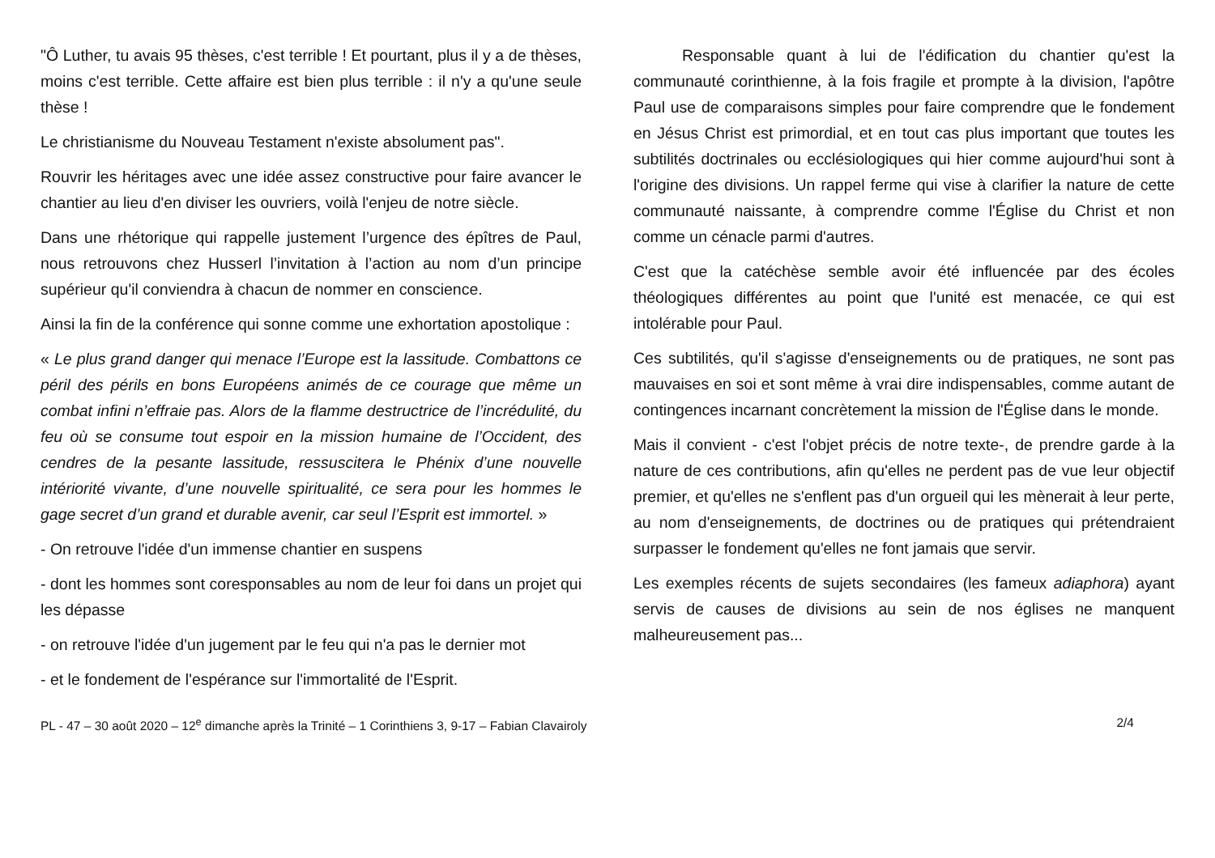"Ô Luther, tu avais 95 thèses, c'est terrible ! Et pourtant, plus il y a de thèses, moins c'est terrible. Cette affaire est bien plus terrible : il n'y a qu'une seule thèse !
Le christianisme du Nouveau Testament n'existe absolument pas".
Rouvrir les héritages avec une idée assez constructive pour faire avancer le chantier au lieu d'en diviser les ouvriers, voilà l'enjeu de notre siècle.
Dans une rhétorique qui rappelle justement l’urgence des épîtres de Paul, nous retrouvons chez Husserl l’invitation à l’action au nom d’un principe supérieur qu'il conviendra à chacun de nommer en conscience.
Ainsi la fin de la conférence qui sonne comme une exhortation apostolique :
« Le plus grand danger qui menace l’Europe est la lassitude. Combattons ce péril des périls en bons Européens animés de ce courage que même un combat infini n’effraie pas. Alors de la flamme destructrice de l’incrédulité, du feu où se consume tout espoir en la mission humaine de l’Occident, des cendres de la pesante lassitude, ressuscitera le Phénix d’une nouvelle intériorité vivante, d’une nouvelle spiritualité, ce sera pour les hommes le gage secret d’un grand et durable avenir, car seul l’Esprit est immortel. »
- On retrouve l'idée d'un immense chantier en suspens
- dont les hommes sont coresponsables au nom de leur foi dans un projet qui les dépasse
- on retrouve l'idée d'un jugement par le feu qui n'a pas le dernier mot
- et le fondement de l'espérance sur l'immortalité de l'Esprit.
Responsable quant à lui de l'édification du chantier qu'est la communauté corinthienne, à la fois fragile et prompte à la division, l'apôtre Paul use de comparaisons simples pour faire comprendre que le fondement en Jésus Christ est primordial, et en tout cas plus important que toutes les subtilités doctrinales ou ecclésiologiques qui hier comme aujourd'hui sont à l'origine des divisions. Un rappel ferme qui vise à clarifier la nature de cette communauté naissante, à comprendre comme l'Église du Christ et non comme un cénacle parmi d'autres.
C'est que la catéchèse semble avoir été influencée par des écoles théologiques différentes au point que l'unité est menacée, ce qui est intolérable pour Paul.
Ces subtilités, qu'il s'agisse d'enseignements ou de pratiques, ne sont pas mauvaises en soi et sont même à vrai dire indispensables, comme autant de contingences incarnant concrètement la mission de l'Église dans le monde.
Mais il convient - c'est l'objet précis de notre texte-, de prendre garde à la nature de ces contributions, afin qu'elles ne perdent pas de vue leur objectif premier, et qu'elles ne s'enflent pas d'un orgueil qui les mènerait à leur perte, au nom d'enseignements, de doctrines ou de pratiques qui prétendraient surpasser le fondement qu'elles ne font jamais que servir.
Les exemples récents de sujets secondaires (les fameux adiaphora) ayant servis de causes de divisions au sein de nos églises ne manquent malheureusement pas...
PL - 47 – 30 août 2020 – 12<sup>e</sup> dimanche après la Trinité – 1 Corinthiens 3, 9-17 – Fabian Clavairoly 2/4